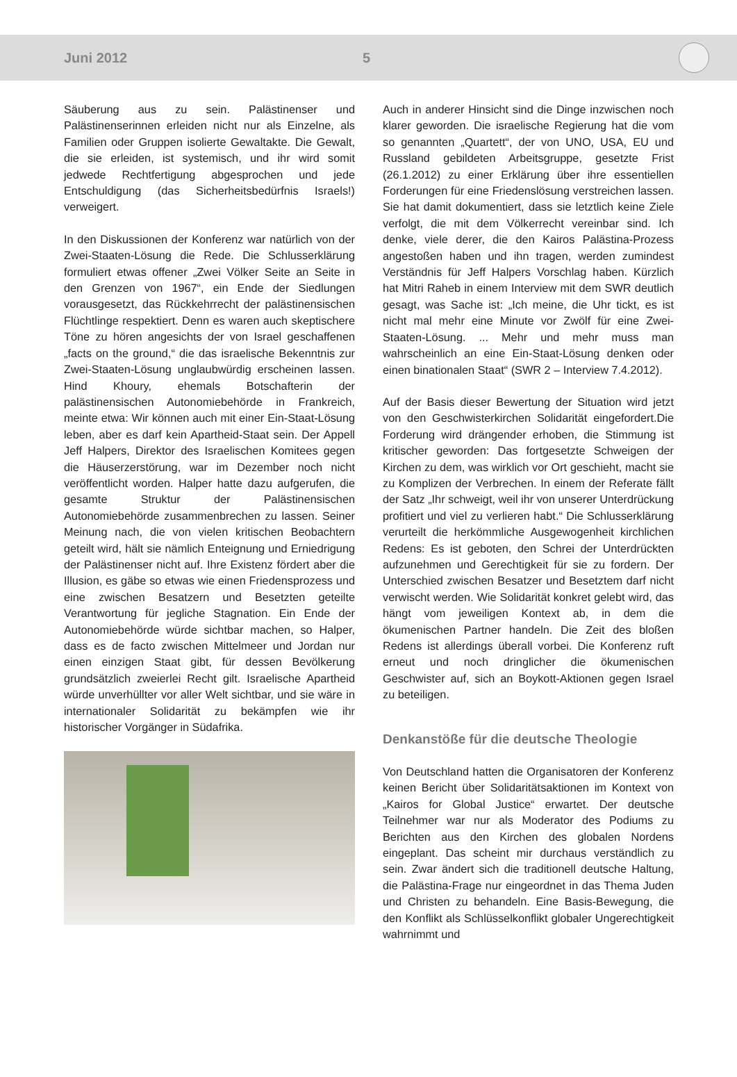Juni 2012 5
Säuberung aus zu sein. Palästinenser und Palästinenserinnen erleiden nicht nur als Einzelne, als Familien oder Gruppen isolierte Gewaltakte. Die Gewalt, die sie erleiden, ist systemisch, und ihr wird somit jedwede Rechtfertigung abgesprochen und jede Entschuldigung (das Sicherheitsbedürfnis Israels!) verweigert.
In den Diskussionen der Konferenz war natürlich von der Zwei-Staaten-Lösung die Rede. Die Schlusserklärung formuliert etwas offener „Zwei Völker Seite an Seite in den Grenzen von 1967“, ein Ende der Siedlungen vorausgesetzt, das Rückkehrrecht der palästinensischen Flüchtlinge respektiert. Denn es waren auch skeptischere Töne zu hören angesichts der von Israel geschaffenen „facts on the ground,“ die das israelische Bekenntnis zur Zwei-Staaten-Lösung unglaubwürdig erscheinen lassen. Hind Khoury, ehemals Botschafterin der palästinensischen Autonomiebehörde in Frankreich, meinte etwa: Wir können auch mit einer Ein-Staat-Lösung leben, aber es darf kein Apartheid-Staat sein. Der Appell Jeff Halpers, Direktor des Israelischen Komitees gegen die Häuserzerstörung, war im Dezember noch nicht veröffentlicht worden. Halper hatte dazu aufgerufen, die gesamte Struktur der Palästinensischen Autonomiebehörde zusammenbrechen zu lassen. Seiner Meinung nach, die von vielen kritischen Beobachtern geteilt wird, hält sie nämlich Enteignung und Erniedrigung der Palästinenser nicht auf. Ihre Existenz fördert aber die Illusion, es gäbe so etwas wie einen Friedensprozess und eine zwischen Besatzern und Besetzten geteilte Verantwortung für jegliche Stagnation. Ein Ende der Autonomiebehörde würde sichtbar machen, so Halper, dass es de facto zwischen Mittelmeer und Jordan nur einen einzigen Staat gibt, für dessen Bevölkerung grundsätzlich zweierlei Recht gilt. Israelische Apartheid würde unverhüllter vor aller Welt sichtbar, und sie wäre in internationaler Solidarität zu bekämpfen wie ihr historischer Vorgänger in Südafrika.
Auch in anderer Hinsicht sind die Dinge inzwischen noch klarer geworden. Die israelische Regierung hat die vom so genannten „Quartett“, der von UNO, USA, EU und Russland gebildeten Arbeitsgruppe, gesetzte Frist (26.1.2012) zu einer Erklärung über ihre essentiellen Forderungen für eine Friedenslösung verstreichen lassen. Sie hat damit dokumentiert, dass sie letztlich keine Ziele verfolgt, die mit dem Völkerrecht vereinbar sind. Ich denke, viele derer, die den Kairos Palästina-Prozess angestoßen haben und ihn tragen, werden zumindest Verständnis für Jeff Halpers Vorschlag haben. Kürzlich hat Mitri Raheb in einem Interview mit dem SWR deutlich gesagt, was Sache ist: „Ich meine, die Uhr tickt, es ist nicht mal mehr eine Minute vor Zwölf für eine Zwei-Staaten-Lösung. ... Mehr und mehr muss man wahrscheinlich an eine Ein-Staat-Lösung denken oder einen binationalen Staat“ (SWR 2 – Interview 7.4.2012).
Auf der Basis dieser Bewertung der Situation wird jetzt von den Geschwisterkirchen Solidarität eingefordert.Die Forderung wird drängender erhoben, die Stimmung ist kritischer geworden: Das fortgesetzte Schweigen der Kirchen zu dem, was wirklich vor Ort geschieht, macht sie zu Komplizen der Verbrechen. In einem der Referate fällt der Satz „Ihr schweigt, weil ihr von unserer Unterdrückung profitiert und viel zu verlieren habt.“ Die Schlusserklärung verurteilt die herkömmliche Ausgewogenheit kirchlichen Redens: Es ist geboten, den Schrei der Unterdrückten aufzunehmen und Gerechtigkeit für sie zu fordern. Der Unterschied zwischen Besatzer und Besetztem darf nicht verwischt werden. Wie Solidarität konkret gelebt wird, das hängt vom jeweiligen Kontext ab, in dem die ökumenischen Partner handeln. Die Zeit des bloßen Redens ist allerdings überall vorbei. Die Konferenz ruft erneut und noch dringlicher die ökumenischen Geschwister auf, sich an Boykott-Aktionen gegen Israel zu beteiligen.
Denkanstöße für die deutsche Theologie
Von Deutschland hatten die Organisatoren der Konferenz keinen Bericht über Solidaritätsaktionen im Kontext von „Kairos for Global Justice“ erwartet. Der deutsche Teilnehmer war nur als Moderator des Podiums zu Berichten aus den Kirchen des globalen Nordens eingeplant. Das scheint mir durchaus verständlich zu sein. Zwar ändert sich die traditionell deutsche Haltung, die Palästina-Frage nur eingeordnet in das Thema Juden und Christen zu behandeln. Eine Basis-Bewegung, die den Konflikt als Schlüsselkonflikt globaler Ungerechtigkeit wahrnimmt und